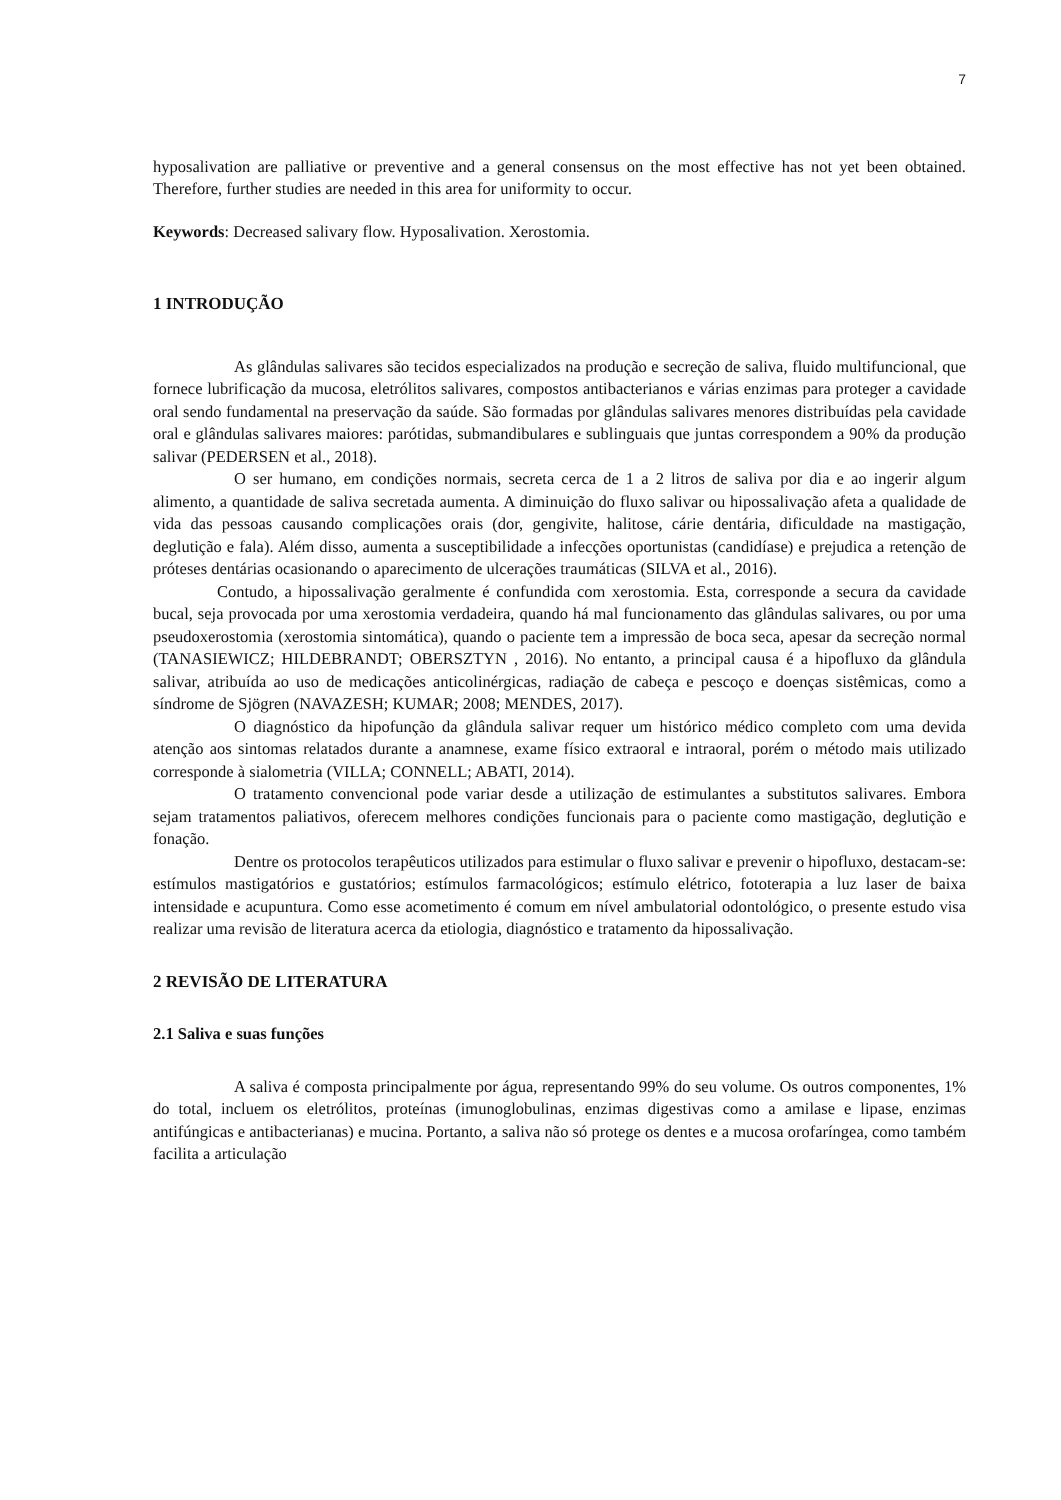7
hyposalivation are palliative or preventive and a general consensus on the most effective has not yet been obtained. Therefore, further studies are needed in this area for uniformity to occur.
Keywords: Decreased salivary flow. Hyposalivation. Xerostomia.
1 INTRODUÇÃO
As glândulas salivares são tecidos especializados na produção e secreção de saliva, fluido multifuncional, que fornece lubrificação da mucosa, eletrólitos salivares, compostos antibacterianos e várias enzimas para proteger a cavidade oral sendo fundamental na preservação da saúde. São formadas por glândulas salivares menores distribuídas pela cavidade oral e glândulas salivares maiores: parótidas, submandibulares e sublinguais que juntas correspondem a 90% da produção salivar (PEDERSEN et al., 2018).
O ser humano, em condições normais, secreta cerca de 1 a 2 litros de saliva por dia e ao ingerir algum alimento, a quantidade de saliva secretada aumenta. A diminuição do fluxo salivar ou hipossalivação afeta a qualidade de vida das pessoas causando complicações orais (dor, gengivite, halitose, cárie dentária, dificuldade na mastigação, deglutição e fala). Além disso, aumenta a susceptibilidade a infecções oportunistas (candidíase) e prejudica a retenção de próteses dentárias ocasionando o aparecimento de ulcerações traumáticas (SILVA et al., 2016).
Contudo, a hipossalivação geralmente é confundida com xerostomia. Esta, corresponde a secura da cavidade bucal, seja provocada por uma xerostomia verdadeira, quando há mal funcionamento das glândulas salivares, ou por uma pseudoxerostomia (xerostomia sintomática), quando o paciente tem a impressão de boca seca, apesar da secreção normal (TANASIEWICZ; HILDEBRANDT; OBERSZTYN , 2016). No entanto, a principal causa é a hipofluxo da glândula salivar, atribuída ao uso de medicações anticolinérgicas, radiação de cabeça e pescoço e doenças sistêmicas, como a síndrome de Sjögren (NAVAZESH; KUMAR; 2008; MENDES, 2017).
O diagnóstico da hipofunção da glândula salivar requer um histórico médico completo com uma devida atenção aos sintomas relatados durante a anamnese, exame físico extraoral e intraoral, porém o método mais utilizado corresponde à sialometria (VILLA; CONNELL; ABATI, 2014).
O tratamento convencional pode variar desde a utilização de estimulantes a substitutos salivares. Embora sejam tratamentos paliativos, oferecem melhores condições funcionais para o paciente como mastigação, deglutição e fonação.
Dentre os protocolos terapêuticos utilizados para estimular o fluxo salivar e prevenir o hipofluxo, destacam-se: estímulos mastigatórios e gustatórios; estímulos farmacológicos; estímulo elétrico, fototerapia a luz laser de baixa intensidade e acupuntura. Como esse acometimento é comum em nível ambulatorial odontológico, o presente estudo visa realizar uma revisão de literatura acerca da etiologia, diagnóstico e tratamento da hipossalivação.
2 REVISÃO DE LITERATURA
2.1 Saliva e suas funções
A saliva é composta principalmente por água, representando 99% do seu volume. Os outros componentes, 1% do total, incluem os eletrólitos, proteínas (imunoglobulinas, enzimas digestivas como a amilase e lipase, enzimas antifúngicas e antibacterianas) e mucina. Portanto, a saliva não só protege os dentes e a mucosa orofaríngea, como também facilita a articulação